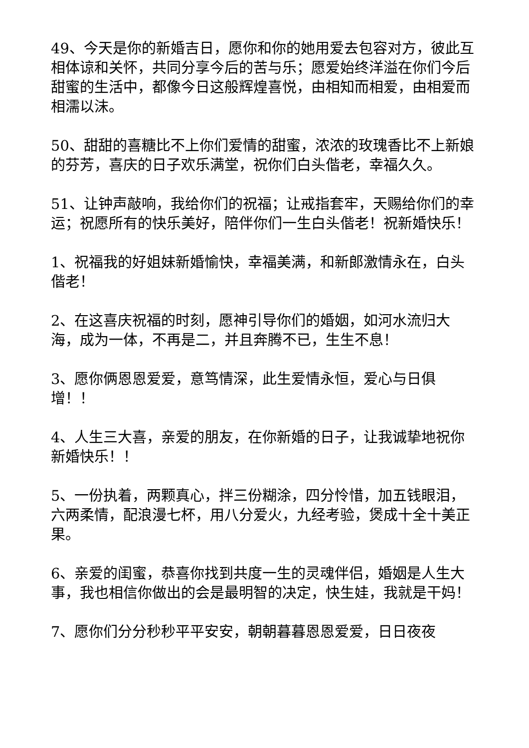49、今天是你的新婚吉日，愿你和你的她用爱去包容对方，彼此互相体谅和关怀，共同分享今后的苦与乐；愿爱始终洋溢在你们今后甜蜜的生活中，都像今日这般辉煌喜悦，由相知而相爱，由相爱而相濡以沫。
50、甜甜的喜糖比不上你们爱情的甜蜜，浓浓的玫瑰香比不上新娘的芬芳，喜庆的日子欢乐满堂，祝你们白头偕老，幸福久久。
51、让钟声敲响，我给你们的祝福；让戒指套牢，天赐给你们的幸运；祝愿所有的快乐美好，陪伴你们一生白头偕老！祝新婚快乐！
1、祝福我的好姐妹新婚愉快，幸福美满，和新郎激情永在，白头偕老！
2、在这喜庆祝福的时刻，愿神引导你们的婚姻，如河水流归大海，成为一体，不再是二，并且奔腾不已，生生不息！
3、愿你俩恩恩爱爱，意笃情深，此生爱情永恒，爱心与日俱增！！
4、人生三大喜，亲爱的朋友，在你新婚的日子，让我诚挚地祝你新婚快乐！！
5、一份执着，两颗真心，拌三份糊涂，四分怜惜，加五钱眼泪，六两柔情，配浪漫七杯，用八分爱火，九经考验，煲成十全十美正果。
6、亲爱的闺蜜，恭喜你找到共度一生的灵魂伴侣，婚姻是人生大事，我也相信你做出的会是最明智的决定，快生娃，我就是干妈！
7、愿你们分分秒秒平平安安，朝朝暮暮恩恩爱爱，日日夜夜